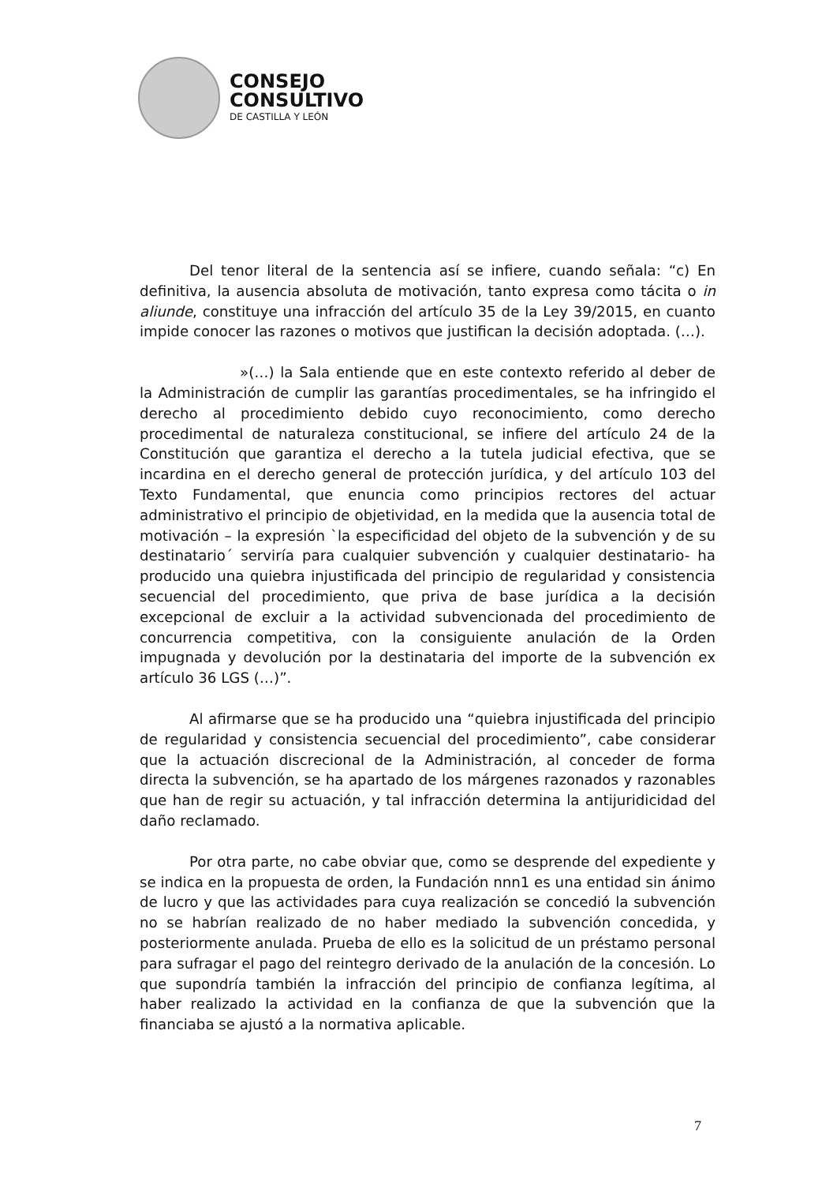CONSEJO
CONSULTIVO
DE CASTILLA Y LEÓN
Del tenor literal de la sentencia así se infiere, cuando señala: “c) En definitiva, la ausencia absoluta de motivación, tanto expresa como tácita o in aliunde, constituye una infracción del artículo 35 de la Ley 39/2015, en cuanto impide conocer las razones o motivos que justifican la decisión adoptada. (…).
»(…) la Sala entiende que en este contexto referido al deber de la Administración de cumplir las garantías procedimentales, se ha infringido el derecho al procedimiento debido cuyo reconocimiento, como derecho procedimental de naturaleza constitucional, se infiere del artículo 24 de la Constitución que garantiza el derecho a la tutela judicial efectiva, que se incardina en el derecho general de protección jurídica, y del artículo 103 del Texto Fundamental, que enuncia como principios rectores del actuar administrativo el principio de objetividad, en la medida que la ausencia total de motivación – la expresión `la especificidad del objeto de la subvención y de su destinatario´ serviría para cualquier subvención y cualquier destinatario- ha producido una quiebra injustificada del principio de regularidad y consistencia secuencial del procedimiento, que priva de base jurídica a la decisión excepcional de excluir a la actividad subvencionada del procedimiento de concurrencia competitiva, con la consiguiente anulación de la Orden impugnada y devolución por la destinataria del importe de la subvención ex artículo 36 LGS (…)”.
Al afirmarse que se ha producido una “quiebra injustificada del principio de regularidad y consistencia secuencial del procedimiento”, cabe considerar que la actuación discrecional de la Administración, al conceder de forma directa la subvención, se ha apartado de los márgenes razonados y razonables que han de regir su actuación, y tal infracción determina la antijuridicidad del daño reclamado.
Por otra parte, no cabe obviar que, como se desprende del expediente y se indica en la propuesta de orden, la Fundación nnn1 es una entidad sin ánimo de lucro y que las actividades para cuya realización se concedió la subvención no se habrían realizado de no haber mediado la subvención concedida, y posteriormente anulada. Prueba de ello es la solicitud de un préstamo personal para sufragar el pago del reintegro derivado de la anulación de la concesión. Lo que supondría también la infracción del principio de confianza legítima, al haber realizado la actividad en la confianza de que la subvención que la financiaba se ajustó a la normativa aplicable.
7